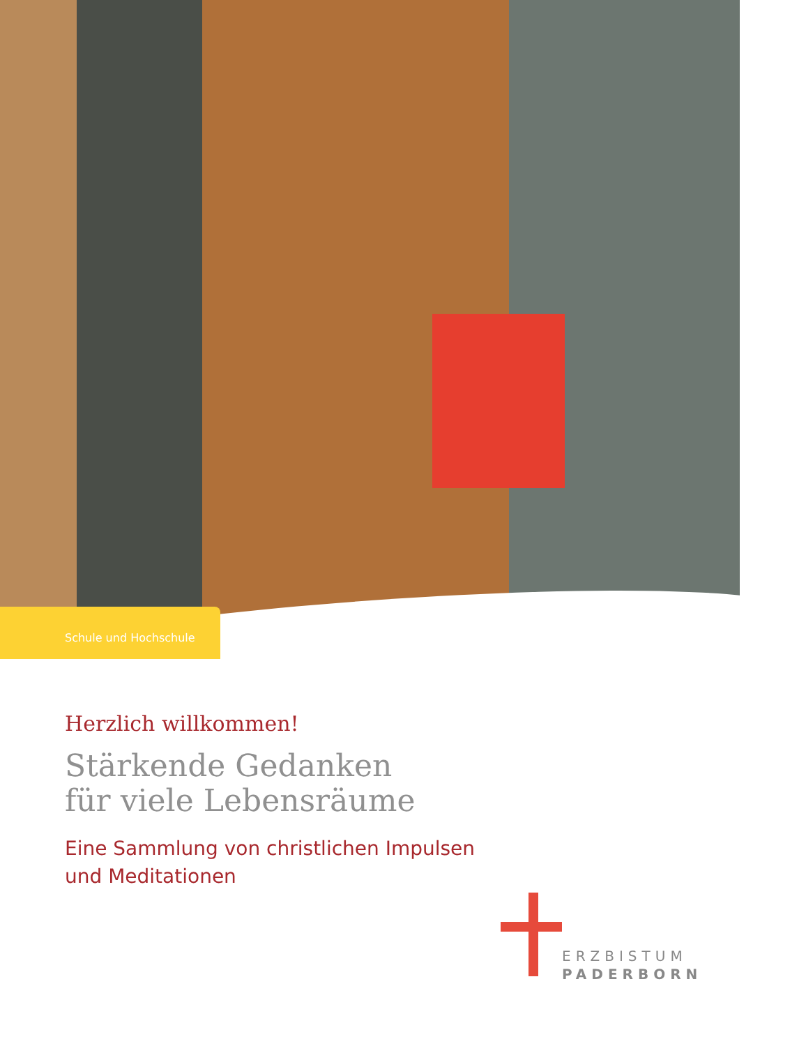Schule und Hochschule
Herzlich willkommen!
Stärkende Gedanken
für viele Lebensräume
Eine Sammlung von christlichen Impulsen
und Meditationen
ERZBISTUM
PADERBORN